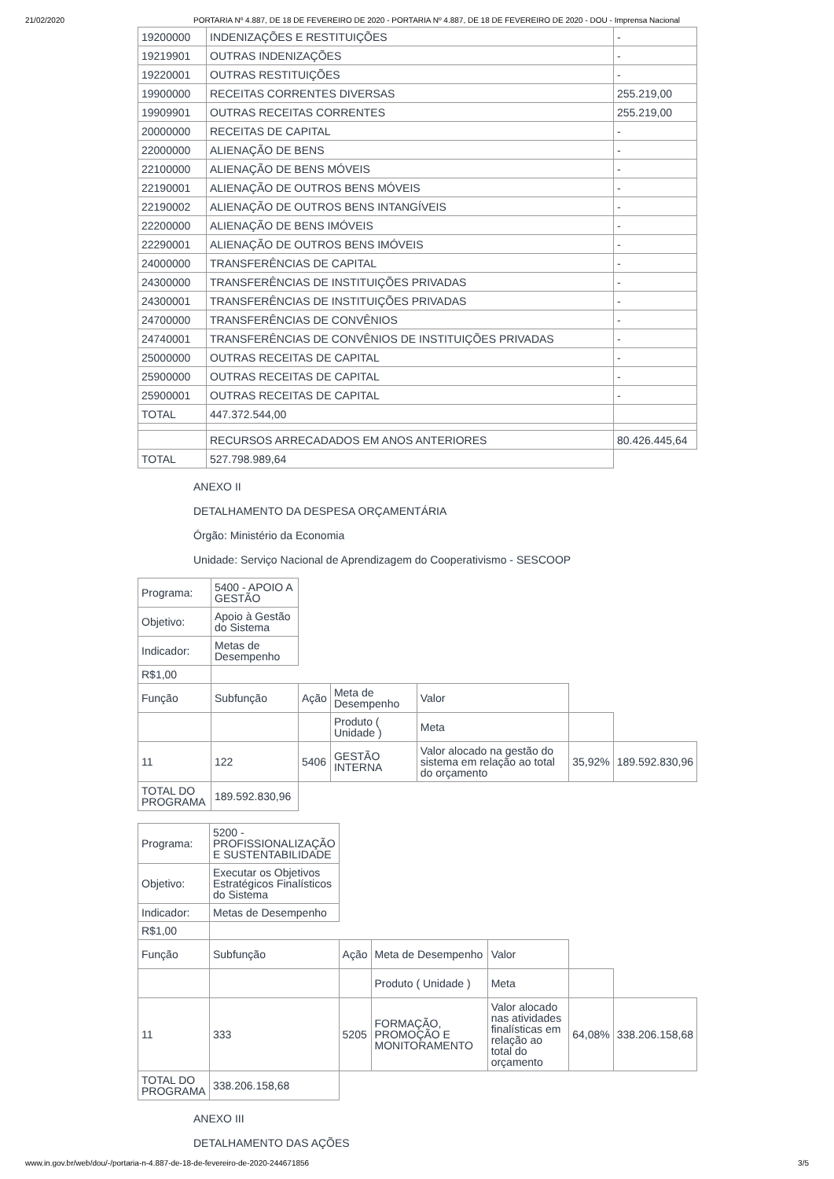21/02/2020 PORTARIA Nº 4.887, DE 18 DE FEVEREIRO DE 2020 - PORTARIA Nº 4.887, DE 18 DE FEVEREIRO DE 2020 - DOU - Imprensa Nacional
| 19200000 | INDENIZAÇÕES E RESTITUIÇÕES | - |
| 19219901 | OUTRAS INDENIZAÇÕES | - |
| 19220001 | OUTRAS RESTITUIÇÕES | - |
| 19900000 | RECEITAS CORRENTES DIVERSAS | 255.219,00 |
| 19909901 | OUTRAS RECEITAS CORRENTES | 255.219,00 |
| 20000000 | RECEITAS DE CAPITAL | - |
| 22000000 | ALIENAÇÃO DE BENS | - |
| 22100000 | ALIENAÇÃO DE BENS MÓVEIS | - |
| 22190001 | ALIENAÇÃO DE OUTROS BENS MÓVEIS | - |
| 22190002 | ALIENAÇÃO DE OUTROS BENS INTANGÍVEIS | - |
| 22200000 | ALIENAÇÃO DE BENS IMÓVEIS | - |
| 22290001 | ALIENAÇÃO DE OUTROS BENS IMÓVEIS | - |
| 24000000 | TRANSFERÊNCIAS DE CAPITAL | - |
| 24300000 | TRANSFERÊNCIAS DE INSTITUIÇÕES PRIVADAS | - |
| 24300001 | TRANSFERÊNCIAS DE INSTITUIÇÕES PRIVADAS | - |
| 24700000 | TRANSFERÊNCIAS DE CONVÊNIOS | - |
| 24740001 | TRANSFERÊNCIAS DE CONVÊNIOS DE INSTITUIÇÕES PRIVADAS | - |
| 25000000 | OUTRAS RECEITAS DE CAPITAL | - |
| 25900000 | OUTRAS RECEITAS DE CAPITAL | - |
| 25900001 | OUTRAS RECEITAS DE CAPITAL | - |
| TOTAL | 447.372.544,00 | |
| | RECURSOS ARRECADADOS EM ANOS ANTERIORES | 80.426.445,64 |
| TOTAL | 527.798.989,64 | |
ANEXO II
DETALHAMENTO DA DESPESA ORÇAMENTÁRIA
Órgão: Ministério da Economia
Unidade: Serviço Nacional de Aprendizagem do Cooperativismo - SESCOOP
| Programa: | 5400 - APOIO A GESTÃO | | | | | |
| Objetivo: | Apoio à Gestão do Sistema | | | | | |
| Indicador: | Metas de Desempenho | | | | | |
| R$1,00 | | | | | | |
| Função | Subfunção | Ação | Meta de Desempenho | Valor | | |
| | | | Produto ( Unidade ) | Meta | | |
| 11 | 122 | 5406 | GESTÃO INTERNA | Valor alocado na gestão do sistema em relação ao total do orçamento | 35,92% | 189.592.830,96 |
| TOTAL DO PROGRAMA | 189.592.830,96 | | | | | |
| Programa: | 5200 - PROFISSIONALIZAÇÃO E SUSTENTABILIDADE | | | | | |
| Objetivo: | Executar os Objetivos Estratégicos Finalísticos do Sistema | | | | | |
| Indicador: | Metas de Desempenho | | | | | |
| R$1,00 | | | | | | |
| Função | Subfunção | Ação | Meta de Desempenho | Valor | | |
| | | | Produto ( Unidade ) | Meta | | |
| 11 | 333 | 5205 | FORMAÇÃO, PROMOÇÃO E MONITORAMENTO | Valor alocado nas atividades finalísticas em relação ao total do orçamento | 64,08% | 338.206.158,68 |
| TOTAL DO PROGRAMA | 338.206.158,68 | | | | | |
ANEXO III
DETALHAMENTO DAS AÇÕES
www.in.gov.br/web/dou/-/portaria-n-4.887-de-18-de-fevereiro-de-2020-244671856 3/5